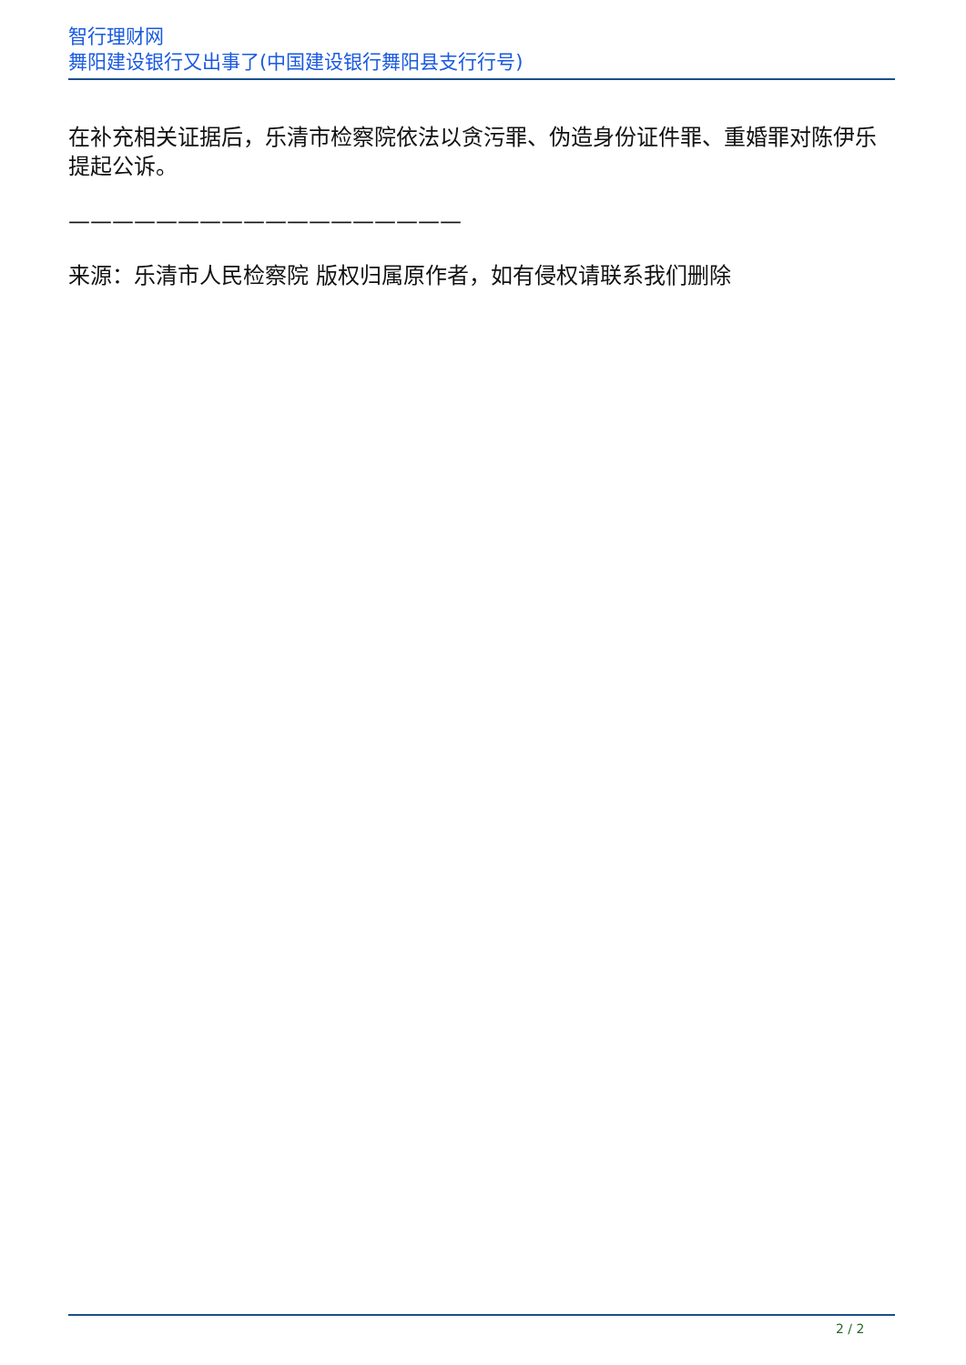智行理财网
舞阳建设银行又出事了(中国建设银行舞阳县支行行号)
在补充相关证据后，乐清市检察院依法以贪污罪、伪造身份证件罪、重婚罪对陈伊乐提起公诉。
——————————————————
来源：乐清市人民检察院 版权归属原作者，如有侵权请联系我们删除
2 / 2